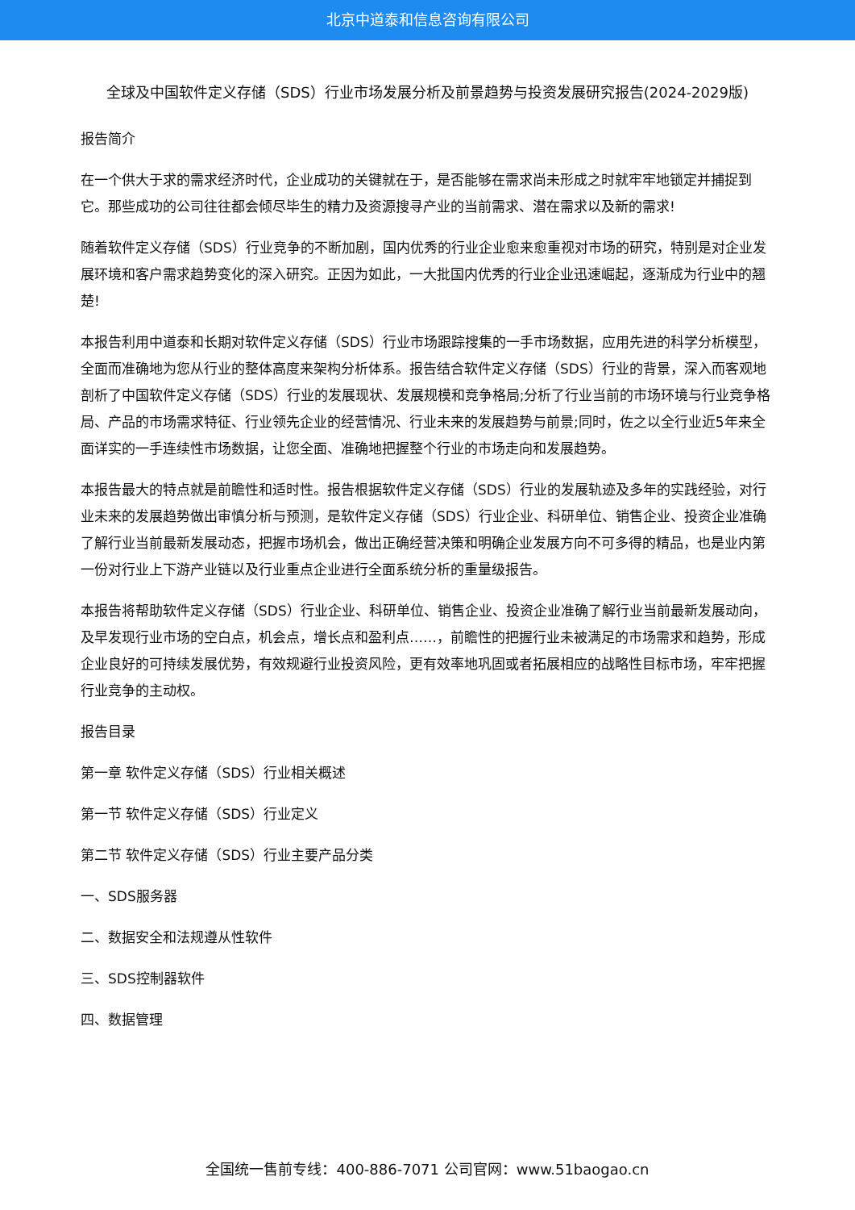北京中道泰和信息咨询有限公司
全球及中国软件定义存储（SDS）行业市场发展分析及前景趋势与投资发展研究报告(2024-2029版)
报告简介
在一个供大于求的需求经济时代，企业成功的关键就在于，是否能够在需求尚未形成之时就牢牢地锁定并捕捉到它。那些成功的公司往往都会倾尽毕生的精力及资源搜寻产业的当前需求、潜在需求以及新的需求!
随着软件定义存储（SDS）行业竞争的不断加剧，国内优秀的行业企业愈来愈重视对市场的研究，特别是对企业发展环境和客户需求趋势变化的深入研究。正因为如此，一大批国内优秀的行业企业迅速崛起，逐渐成为行业中的翘楚!
本报告利用中道泰和长期对软件定义存储（SDS）行业市场跟踪搜集的一手市场数据，应用先进的科学分析模型，全面而准确地为您从行业的整体高度来架构分析体系。报告结合软件定义存储（SDS）行业的背景，深入而客观地剖析了中国软件定义存储（SDS）行业的发展现状、发展规模和竞争格局;分析了行业当前的市场环境与行业竞争格局、产品的市场需求特征、行业领先企业的经营情况、行业未来的发展趋势与前景;同时，佐之以全行业近5年来全面详实的一手连续性市场数据，让您全面、准确地把握整个行业的市场走向和发展趋势。
本报告最大的特点就是前瞻性和适时性。报告根据软件定义存储（SDS）行业的发展轨迹及多年的实践经验，对行业未来的发展趋势做出审慎分析与预测，是软件定义存储（SDS）行业企业、科研单位、销售企业、投资企业准确了解行业当前最新发展动态，把握市场机会，做出正确经营决策和明确企业发展方向不可多得的精品，也是业内第一份对行业上下游产业链以及行业重点企业进行全面系统分析的重量级报告。
本报告将帮助软件定义存储（SDS）行业企业、科研单位、销售企业、投资企业准确了解行业当前最新发展动向，及早发现行业市场的空白点，机会点，增长点和盈利点……，前瞻性的把握行业未被满足的市场需求和趋势，形成企业良好的可持续发展优势，有效规避行业投资风险，更有效率地巩固或者拓展相应的战略性目标市场，牢牢把握行业竞争的主动权。
报告目录
第一章 软件定义存储（SDS）行业相关概述
第一节 软件定义存储（SDS）行业定义
第二节 软件定义存储（SDS）行业主要产品分类
一、SDS服务器
二、数据安全和法规遵从性软件
三、SDS控制器软件
四、数据管理
全国统一售前专线：400-886-7071 公司官网：www.51baogao.cn